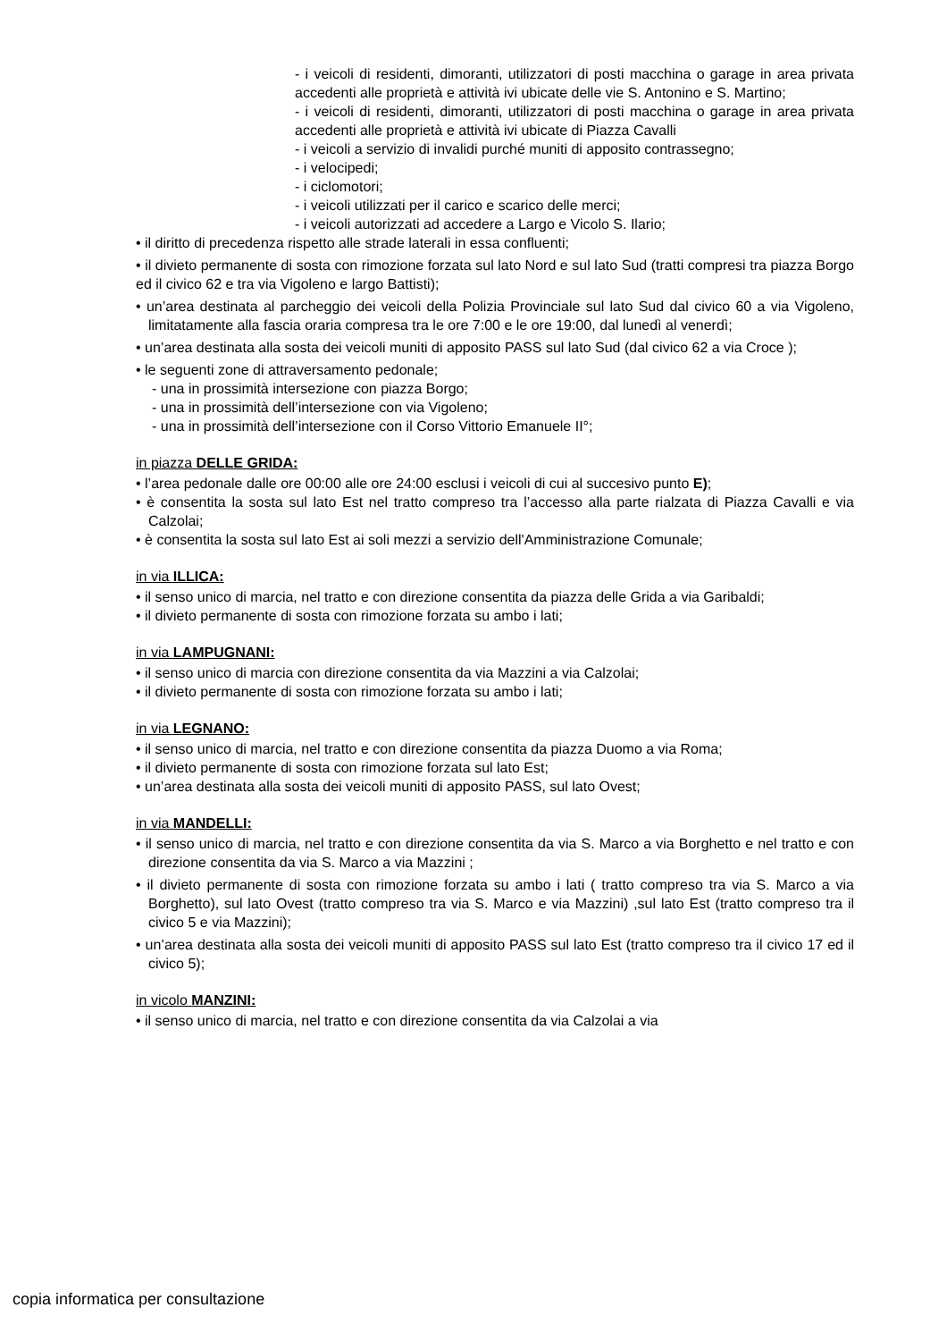- i veicoli di residenti, dimoranti, utilizzatori di posti macchina o garage in area privata accedenti alle proprietà e attività ivi ubicate delle vie S. Antonino e S. Martino;
- i veicoli di residenti, dimoranti, utilizzatori di posti macchina o garage in area privata accedenti alle proprietà e attività ivi ubicate di Piazza Cavalli
- i veicoli a servizio di invalidi purché muniti di apposito contrassegno;
- i velocipedi;
- i ciclomotori;
- i veicoli utilizzati per il carico e scarico delle merci;
- i veicoli autorizzati ad accedere a Largo e Vicolo S. Ilario;
• il diritto di precedenza rispetto alle strade laterali in essa confluenti;
• il divieto permanente di sosta con rimozione forzata sul lato Nord e sul lato Sud (tratti compresi tra piazza Borgo ed il civico 62 e tra via Vigoleno e largo Battisti);
• un’area destinata al parcheggio dei veicoli della Polizia Provinciale sul lato Sud dal civico 60 a via Vigoleno, limitatamente alla fascia oraria compresa tra le ore 7:00 e le ore 19:00, dal lunedì al venerdì;
• un’area destinata alla sosta dei veicoli muniti di apposito PASS sul lato Sud (dal civico 62 a via Croce );
• le seguenti zone di attraversamento pedonale;
- una in prossimità intersezione con piazza Borgo;
- una in prossimità dell’intersezione con via Vigoleno;
- una in prossimità dell’intersezione con il Corso Vittorio Emanuele II°;
in piazza DELLE GRIDA:
• l’area pedonale dalle ore 00:00 alle ore 24:00 esclusi i veicoli di cui al succesivo punto E);
• è consentita la sosta sul lato Est nel tratto compreso tra l’accesso alla parte rialzata di Piazza Cavalli e via Calzolai;
• è consentita la sosta sul lato Est ai soli mezzi a servizio dell'Amministrazione Comunale;
in via ILLICA:
• il senso unico di marcia, nel tratto e con direzione consentita da piazza delle Grida a via Garibaldi;
• il divieto permanente di sosta con rimozione forzata su ambo i lati;
in via LAMPUGNANI:
• il senso unico di marcia con direzione consentita da via Mazzini a via Calzolai;
• il divieto permanente di sosta con rimozione forzata su ambo i lati;
in via LEGNANO:
• il senso unico di marcia, nel tratto e con direzione consentita da piazza Duomo a via Roma;
• il divieto permanente di sosta con rimozione forzata sul lato Est;
• un’area destinata alla sosta dei veicoli muniti di apposito PASS, sul lato Ovest;
in via MANDELLI:
• il senso unico di marcia, nel tratto e con direzione consentita da via S. Marco a via Borghetto e nel tratto e con direzione consentita da via S. Marco a via Mazzini ;
• il divieto permanente di sosta con rimozione forzata su ambo i lati ( tratto compreso tra via S. Marco a via Borghetto), sul lato Ovest (tratto compreso tra via S. Marco e via Mazzini) ,sul lato Est (tratto compreso tra il civico 5 e via Mazzini);
• un’area destinata alla sosta dei veicoli muniti di apposito PASS sul lato Est (tratto compreso tra il civico 17 ed il civico 5);
in vicolo MANZINI:
• il senso unico di marcia, nel tratto e con direzione consentita da via Calzolai a via
copia informatica per consultazione